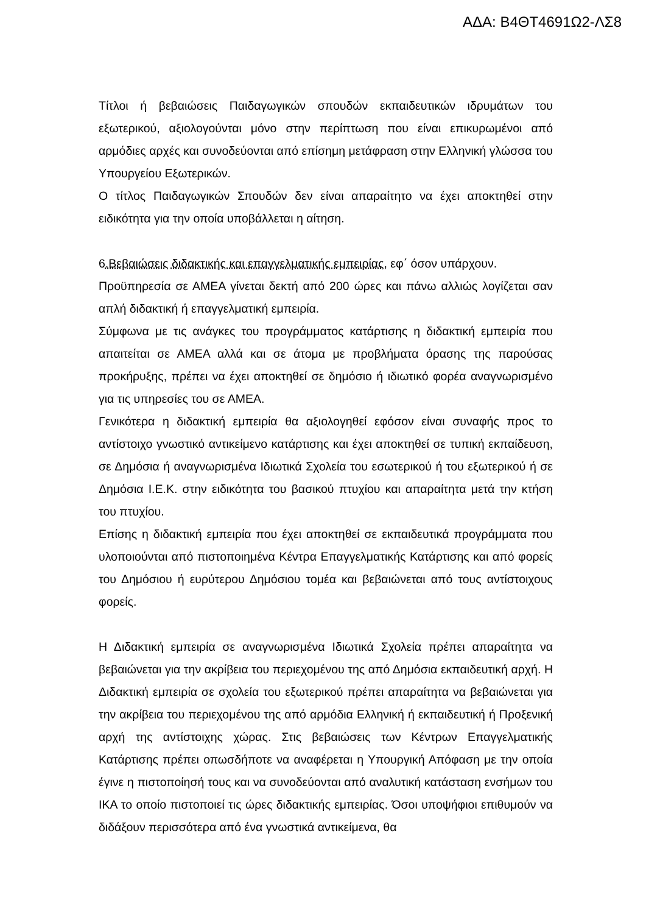ΑΔΑ: Β4ΘΤ4691Ω2-ΛΣ8
Τίτλοι ή βεβαιώσεις Παιδαγωγικών σπουδών εκπαιδευτικών ιδρυμάτων του εξωτερικού, αξιολογούνται μόνο στην περίπτωση που είναι επικυρωμένοι από αρμόδιες αρχές και συνοδεύονται από επίσημη μετάφραση στην Ελληνική γλώσσα του Υπουργείου Εξωτερικών.
Ο τίτλος Παιδαγωγικών Σπουδών δεν είναι απαραίτητο να έχει αποκτηθεί στην ειδικότητα για την οποία υποβάλλεται η αίτηση.
6.Βεβαιώσεις διδακτικής και επαγγελματικής εμπειρίας, εφ΄ όσον υπάρχουν.
Προϋπηρεσία σε ΑΜΕΑ γίνεται δεκτή από 200 ώρες και πάνω αλλιώς λογίζεται σαν απλή διδακτική ή επαγγελματική εμπειρία.
Σύμφωνα με τις ανάγκες του προγράμματος κατάρτισης η διδακτική εμπειρία που απαιτείται σε ΑΜΕΑ αλλά και σε άτομα με προβλήματα όρασης της παρούσας προκήρυξης, πρέπει να έχει αποκτηθεί σε δημόσιο ή ιδιωτικό φορέα αναγνωρισμένο για τις υπηρεσίες του σε ΑΜΕΑ.
Γενικότερα η διδακτική εμπειρία θα αξιολογηθεί εφόσον είναι συναφής προς το αντίστοιχο γνωστικό αντικείμενο κατάρτισης και έχει αποκτηθεί σε τυπική εκπαίδευση, σε Δημόσια ή αναγνωρισμένα Ιδιωτικά Σχολεία του εσωτερικού ή του εξωτερικού ή σε Δημόσια Ι.Ε.Κ. στην ειδικότητα του βασικού πτυχίου και απαραίτητα μετά την κτήση του πτυχίου.
Επίσης η διδακτική εμπειρία που έχει αποκτηθεί σε εκπαιδευτικά προγράμματα που υλοποιούνται από πιστοποιημένα Κέντρα Επαγγελματικής Κατάρτισης και από φορείς του Δημόσιου ή ευρύτερου Δημόσιου τομέα και βεβαιώνεται από τους αντίστοιχους φορείς.
Η Διδακτική εμπειρία σε αναγνωρισμένα Ιδιωτικά Σχολεία πρέπει απαραίτητα να βεβαιώνεται για την ακρίβεια του περιεχομένου της από Δημόσια εκπαιδευτική αρχή. Η Διδακτική εμπειρία σε σχολεία του εξωτερικού πρέπει απαραίτητα να βεβαιώνεται για την ακρίβεια του περιεχομένου της από αρμόδια Ελληνική ή εκπαιδευτική ή Προξενική αρχή της αντίστοιχης χώρας. Στις βεβαιώσεις των Κέντρων Επαγγελματικής Κατάρτισης πρέπει οπωσδήποτε να αναφέρεται η Υπουργική Απόφαση με την οποία έγινε η πιστοποίησή τους και να συνοδεύονται από αναλυτική κατάσταση ενσήμων του ΙΚΑ το οποίο πιστοποιεί τις ώρες διδακτικής εμπειρίας. Όσοι υποψήφιοι επιθυμούν να διδάξουν περισσότερα από ένα γνωστικά αντικείμενα, θα